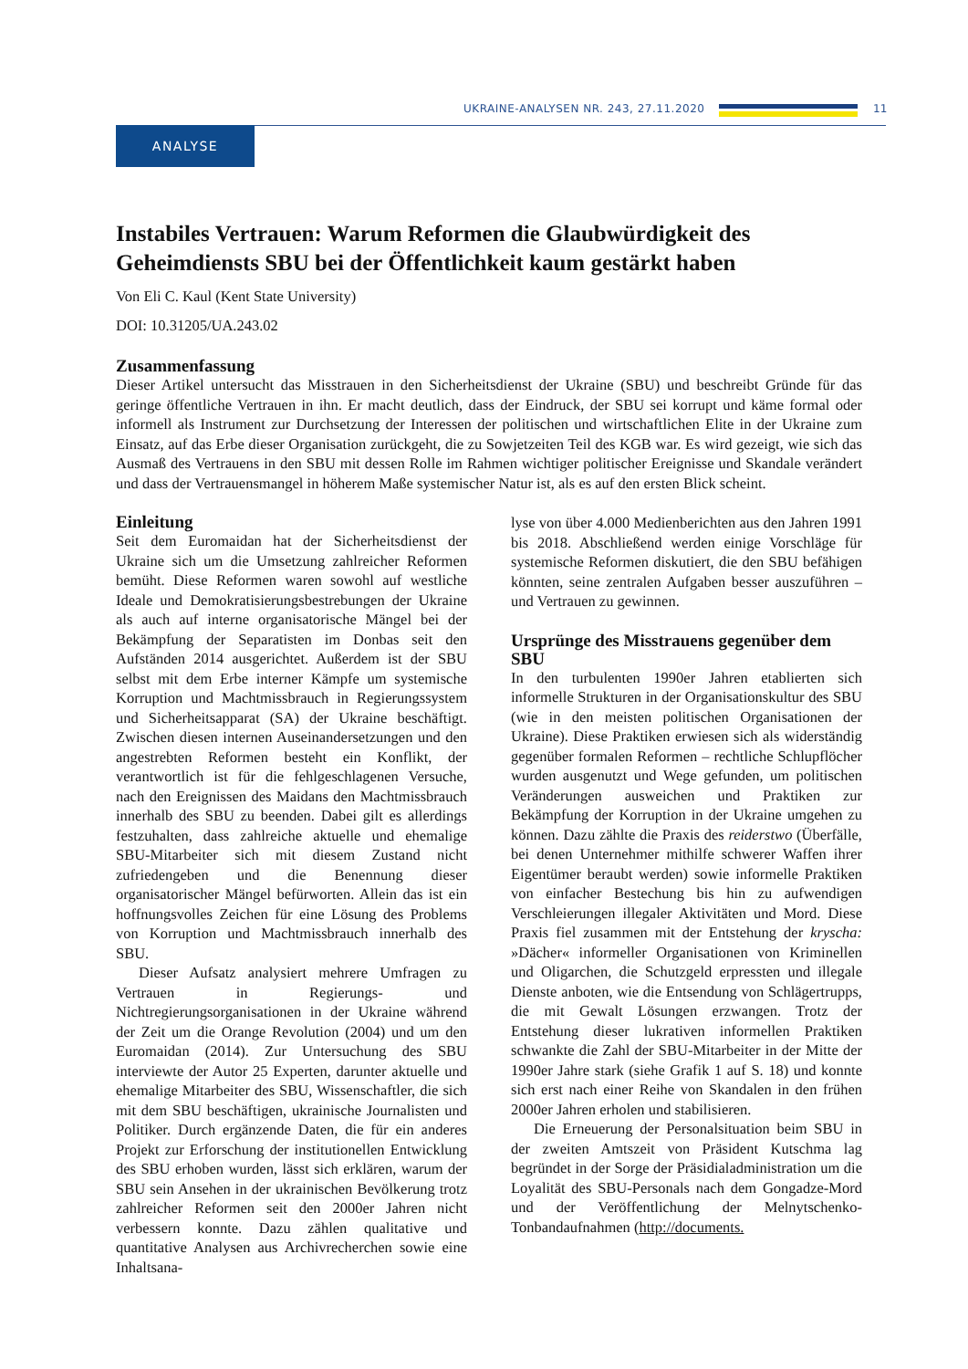UKRAINE-ANALYSEN NR. 243, 27.11.2020
11
ANALYSE
Instabiles Vertrauen: Warum Reformen die Glaubwürdigkeit des Geheimdiensts SBU bei der Öffentlichkeit kaum gestärkt haben
Von Eli C. Kaul (Kent State University)
DOI: 10.31205/UA.243.02
Zusammenfassung
Dieser Artikel untersucht das Misstrauen in den Sicherheitsdienst der Ukraine (SBU) und beschreibt Gründe für das geringe öffentliche Vertrauen in ihn. Er macht deutlich, dass der Eindruck, der SBU sei korrupt und käme formal oder informell als Instrument zur Durchsetzung der Interessen der politischen und wirtschaftlichen Elite in der Ukraine zum Einsatz, auf das Erbe dieser Organisation zurückgeht, die zu Sowjetzeiten Teil des KGB war. Es wird gezeigt, wie sich das Ausmaß des Vertrauens in den SBU mit dessen Rolle im Rahmen wichtiger politischer Ereignisse und Skandale verändert und dass der Vertrauensmangel in höherem Maße systemischer Natur ist, als es auf den ersten Blick scheint.
Einleitung
Seit dem Euromaidan hat der Sicherheitsdienst der Ukraine sich um die Umsetzung zahlreicher Reformen bemüht. Diese Reformen waren sowohl auf westliche Ideale und Demokratisierungsbestrebungen der Ukraine als auch auf interne organisatorische Mängel bei der Bekämpfung der Separatisten im Donbas seit den Aufständen 2014 ausgerichtet. Außerdem ist der SBU selbst mit dem Erbe interner Kämpfe um systemische Korruption und Machtmissbrauch in Regierungssystem und Sicherheitsapparat (SA) der Ukraine beschäftigt. Zwischen diesen internen Auseinandersetzungen und den angestrebten Reformen besteht ein Konflikt, der verantwortlich ist für die fehlgeschlagenen Versuche, nach den Ereignissen des Maidans den Machtmissbrauch innerhalb des SBU zu beenden. Dabei gilt es allerdings festzuhalten, dass zahlreiche aktuelle und ehemalige SBU-Mitarbeiter sich mit diesem Zustand nicht zufriedengeben und die Benennung dieser organisatorischer Mängel befürworten. Allein das ist ein hoffnungsvolles Zeichen für eine Lösung des Problems von Korruption und Machtmissbrauch innerhalb des SBU.
Dieser Aufsatz analysiert mehrere Umfragen zu Vertrauen in Regierungs- und Nichtregierungsorganisationen in der Ukraine während der Zeit um die Orange Revolution (2004) und um den Euromaidan (2014). Zur Untersuchung des SBU interviewte der Autor 25 Experten, darunter aktuelle und ehemalige Mitarbeiter des SBU, Wissenschaftler, die sich mit dem SBU beschäftigen, ukrainische Journalisten und Politiker. Durch ergänzende Daten, die für ein anderes Projekt zur Erforschung der institutionellen Entwicklung des SBU erhoben wurden, lässt sich erklären, warum der SBU sein Ansehen in der ukrainischen Bevölkerung trotz zahlreicher Reformen seit den 2000er Jahren nicht verbessern konnte. Dazu zählen qualitative und quantitative Analysen aus Archivrecherchen sowie eine Inhaltsana-
lyse von über 4.000 Medienberichten aus den Jahren 1991 bis 2018. Abschließend werden einige Vorschläge für systemische Reformen diskutiert, die den SBU befähigen könnten, seine zentralen Aufgaben besser auszuführen – und Vertrauen zu gewinnen.
Ursprünge des Misstrauens gegenüber dem SBU
In den turbulenten 1990er Jahren etablierten sich informelle Strukturen in der Organisationskultur des SBU (wie in den meisten politischen Organisationen der Ukraine). Diese Praktiken erwiesen sich als widerständig gegenüber formalen Reformen – rechtliche Schlupflöcher wurden ausgenutzt und Wege gefunden, um politischen Veränderungen ausweichen und Praktiken zur Bekämpfung der Korruption in der Ukraine umgehen zu können. Dazu zählte die Praxis des reiderstwo (Überfälle, bei denen Unternehmer mithilfe schwerer Waffen ihrer Eigentümer beraubt werden) sowie informelle Praktiken von einfacher Bestechung bis hin zu aufwendigen Verschleierungen illegaler Aktivitäten und Mord. Diese Praxis fiel zusammen mit der Entstehung der kryscha: »Dächer« informeller Organisationen von Kriminellen und Oligarchen, die Schutzgeld erpressten und illegale Dienste anboten, wie die Entsendung von Schlägertrupps, die mit Gewalt Lösungen erzwangen. Trotz der Entstehung dieser lukrativen informellen Praktiken schwankte die Zahl der SBU-Mitarbeiter in der Mitte der 1990er Jahre stark (siehe Grafik 1 auf S. 18) und konnte sich erst nach einer Reihe von Skandalen in den frühen 2000er Jahren erholen und stabilisieren.
Die Erneuerung der Personalsituation beim SBU in der zweiten Amtszeit von Präsident Kutschma lag begründet in der Sorge der Präsidialadministration um die Loyalität des SBU-Personals nach dem Gongadze-Mord und der Veröffentlichung der Melnytschenko-Tonbandaufnahmen (http://documents.